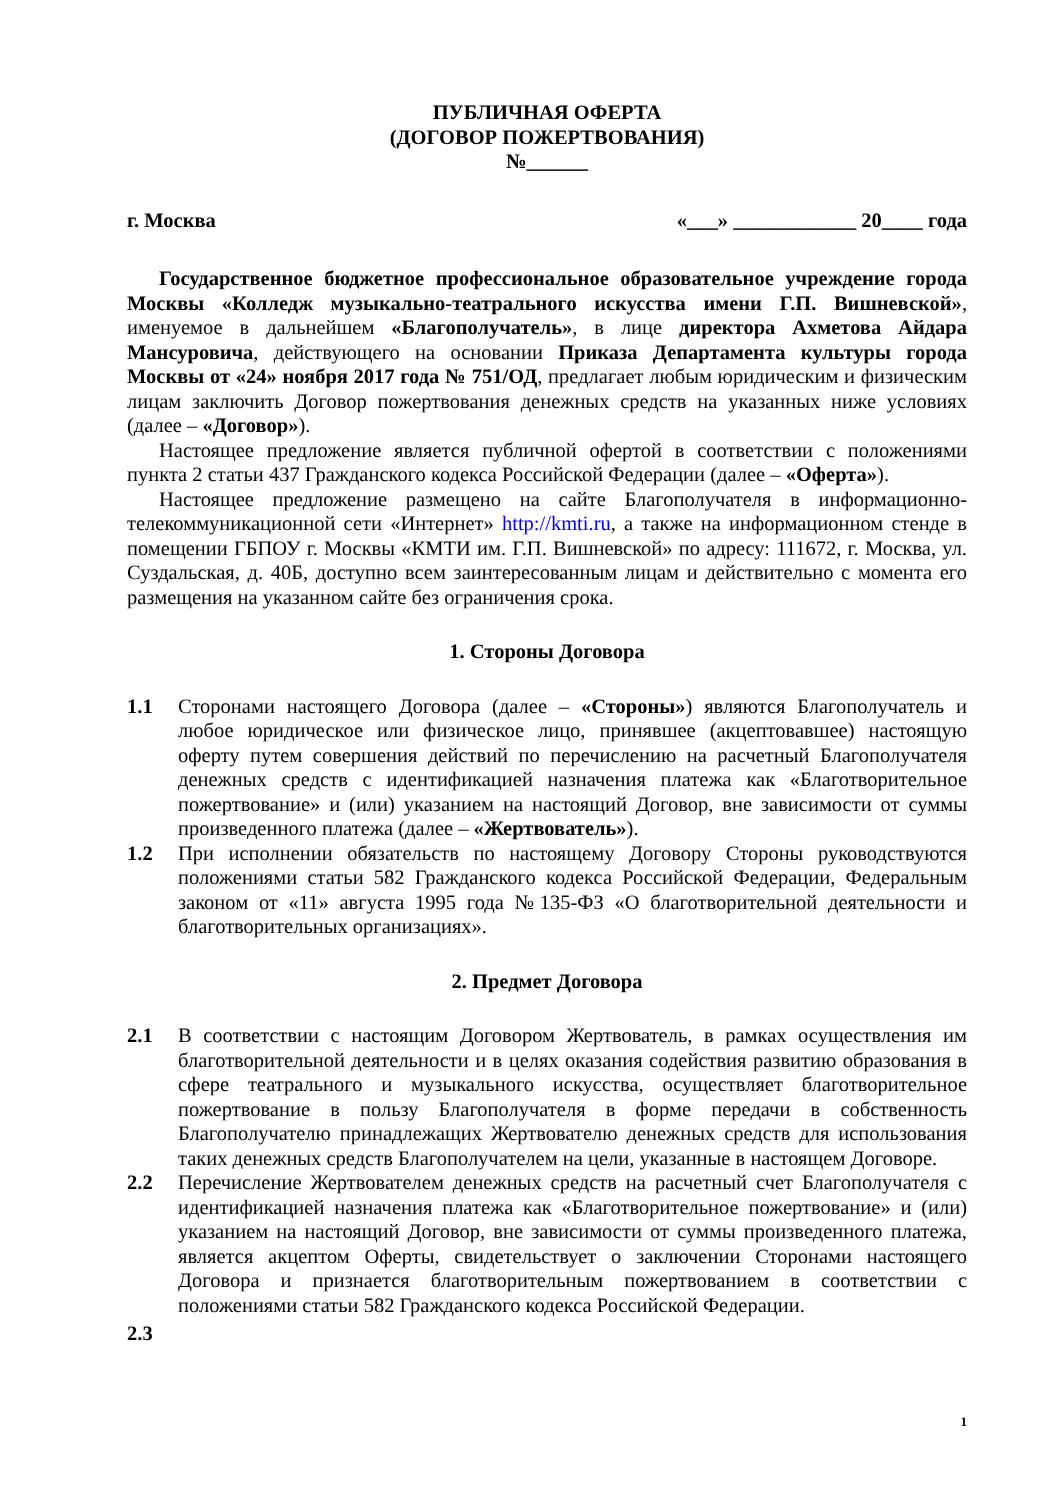ПУБЛИЧНАЯ ОФЕРТА
(ДОГОВОР ПОЖЕРТВОВАНИЯ)
№______
г. Москва «___» ____________ 20____ года
Государственное бюджетное профессиональное образовательное учреждение города Москвы «Колледж музыкально-театрального искусства имени Г.П. Вишневской», именуемое в дальнейшем «Благополучатель», в лице директора Ахметова Айдара Мансуровича, действующего на основании Приказа Департамента культуры города Москвы от «24» ноября 2017 года № 751/ОД, предлагает любым юридическим и физическим лицам заключить Договор пожертвования денежных средств на указанных ниже условиях (далее – «Договор»).
Настоящее предложение является публичной офертой в соответствии с положениями пункта 2 статьи 437 Гражданского кодекса Российской Федерации (далее – «Оферта»).
Настоящее предложение размещено на сайте Благополучателя в информационно-телекоммуникационной сети «Интернет» http://kmti.ru, а также на информационном стенде в помещении ГБПОУ г. Москвы «КМТИ им. Г.П. Вишневской» по адресу: 111672, г. Москва, ул. Суздальская, д. 40Б, доступно всем заинтересованным лицам и действительно с момента его размещения на указанном сайте без ограничения срока.
1. Стороны Договора
1.1 Сторонами настоящего Договора (далее – «Стороны») являются Благополучатель и любое юридическое или физическое лицо, принявшее (акцептовавшее) настоящую оферту путем совершения действий по перечислению на расчетный Благополучателя денежных средств с идентификацией назначения платежа как «Благотворительное пожертвование» и (или) указанием на настоящий Договор, вне зависимости от суммы произведенного платежа (далее – «Жертвователь»).
1.2 При исполнении обязательств по настоящему Договору Стороны руководствуются положениями статьи 582 Гражданского кодекса Российской Федерации, Федеральным законом от «11» августа 1995 года №135-ФЗ «О благотворительной деятельности и благотворительных организациях».
2. Предмет Договора
2.1 В соответствии с настоящим Договором Жертвователь, в рамках осуществления им благотворительной деятельности и в целях оказания содействия развитию образования в сфере театрального и музыкального искусства, осуществляет благотворительное пожертвование в пользу Благополучателя в форме передачи в собственность Благополучателю принадлежащих Жертвователю денежных средств для использования таких денежных средств Благополучателем на цели, указанные в настоящем Договоре.
2.2 Перечисление Жертвователем денежных средств на расчетный счет Благополучателя с идентификацией назначения платежа как «Благотворительное пожертвование» и (или) указанием на настоящий Договор, вне зависимости от суммы произведенного платежа, является акцептом Оферты, свидетельствует о заключении Сторонами настоящего Договора и признается благотворительным пожертвованием в соответствии с положениями статьи 582 Гражданского кодекса Российской Федерации.
2.3
1